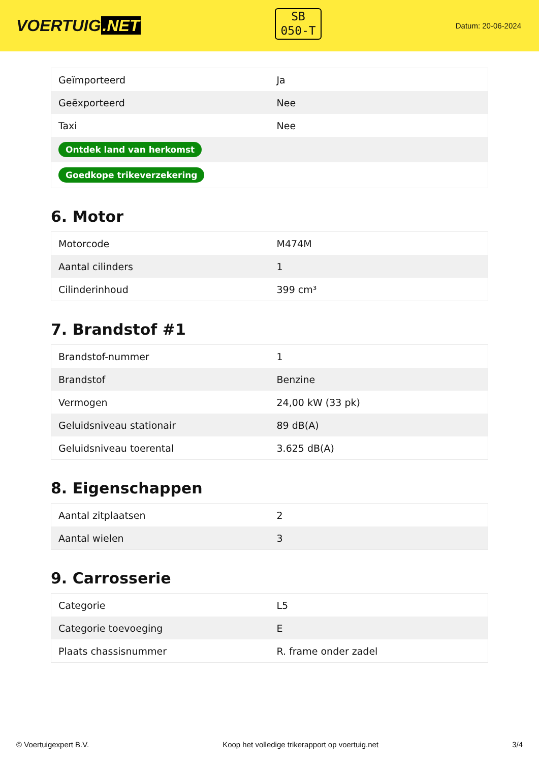VOERTUIG.NET
SB
050-T
Datum: 20-06-2024
| Geïmporteerd | Ja |
| Geëxporteerd | Nee |
| Taxi | Nee |
| Ontdek land van herkomst | |
| Goedkope trikeverzekering | |
6. Motor
| Motorcode | M474M |
| Aantal cilinders | 1 |
| Cilinderinhoud | 399 cm³ |
7. Brandstof #1
| Brandstof-nummer | 1 |
| Brandstof | Benzine |
| Vermogen | 24,00 kW (33 pk) |
| Geluidsniveau stationair | 89 dB(A) |
| Geluidsniveau toerental | 3.625 dB(A) |
8. Eigenschappen
| Aantal zitplaatsen | 2 |
| Aantal wielen | 3 |
9. Carrosserie
| Categorie | L5 |
| Categorie toevoeging | E |
| Plaats chassisnummer | R. frame onder zadel |
© Voertuigexpert B.V. Koop het volledige trikerapport op voertuig.net 3/4